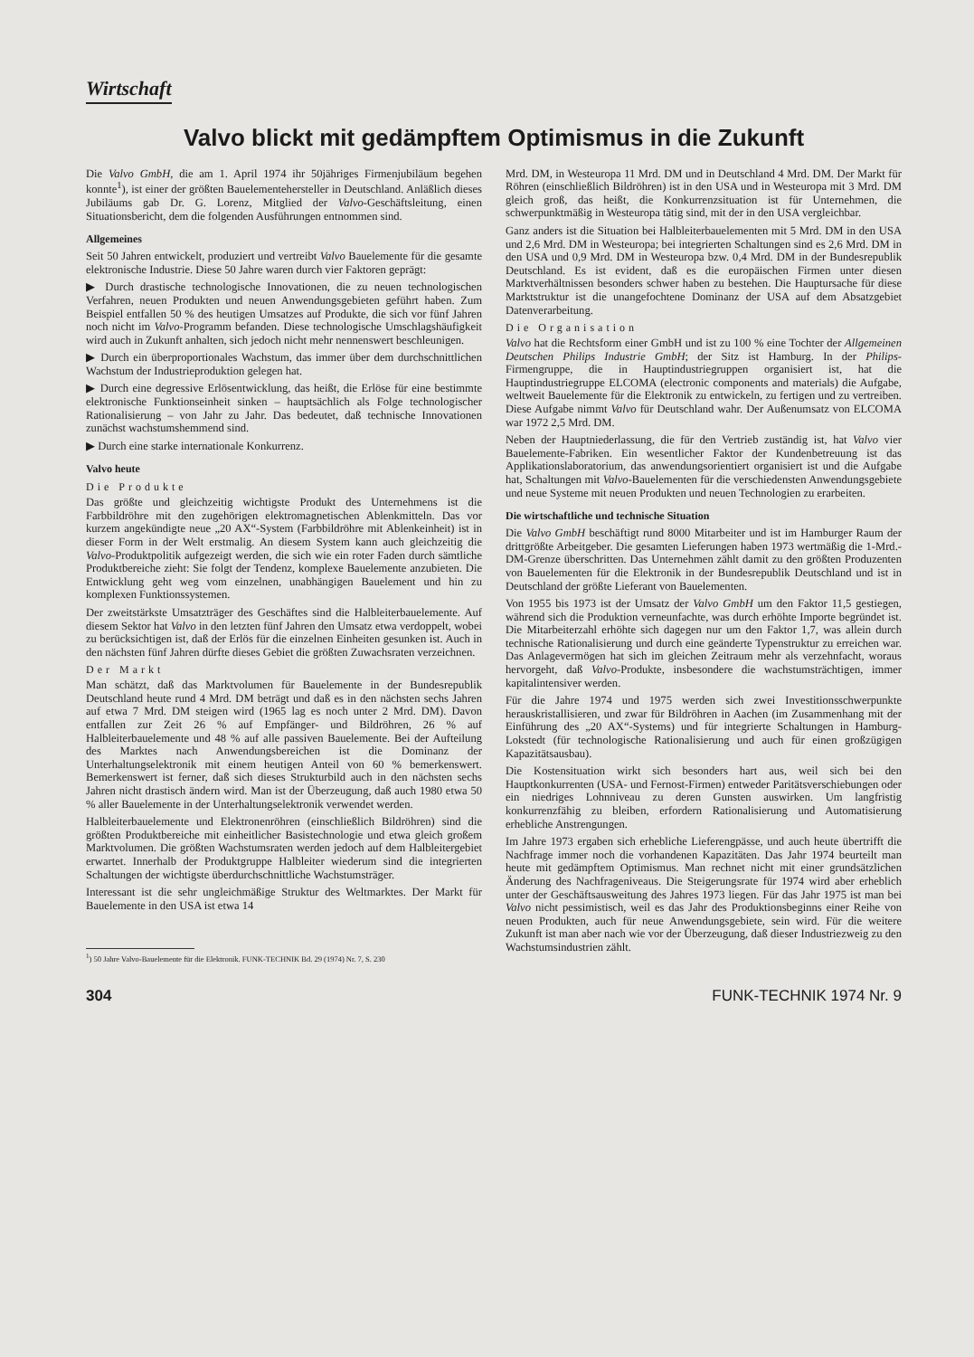Wirtschaft
Valvo blickt mit gedämpftem Optimismus in die Zukunft
Die Valvo GmbH, die am 1. April 1974 ihr 50jähriges Firmenjubiläum begehen konnte<sup>1</sup>), ist einer der größten Bauelementehersteller in Deutschland. Anläßlich dieses Jubiläums gab Dr. G. Lorenz, Mitglied der Valvo-Geschäftsleitung, einen Situationsbericht, dem die folgenden Ausführungen entnommen sind.
Allgemeines
Seit 50 Jahren entwickelt, produziert und vertreibt Valvo Bauelemente für die gesamte elektronische Industrie. Diese 50 Jahre waren durch vier Faktoren geprägt:
▶ Durch drastische technologische Innovationen, die zu neuen technologischen Verfahren, neuen Produkten und neuen Anwendungsgebieten geführt haben. Zum Beispiel entfallen 50 % des heutigen Umsatzes auf Produkte, die sich vor fünf Jahren noch nicht im Valvo-Programm befanden. Diese technologische Umschlagshäufigkeit wird auch in Zukunft anhalten, sich jedoch nicht mehr nennenswert beschleunigen.
▶ Durch ein überproportionales Wachstum, das immer über dem durchschnittlichen Wachstum der Industrieproduktion gelegen hat.
▶ Durch eine degressive Erlösentwicklung, das heißt, die Erlöse für eine bestimmte elektronische Funktionseinheit sinken – hauptsächlich als Folge technologischer Rationalisierung – von Jahr zu Jahr. Das bedeutet, daß technische Innovationen zunächst wachstumshemmend sind.
▶ Durch eine starke internationale Konkurrenz.
Valvo heute
Die Produkte
Das größte und gleichzeitig wichtigste Produkt des Unternehmens ist die Farbbildröhre mit den zugehörigen elektromagnetischen Ablenkmitteln. Das vor kurzem angekündigte neue „20 AX“-System (Farbbildröhre mit Ablenkeinheit) ist in dieser Form in der Welt erstmalig. An diesem System kann auch gleichzeitig die Valvo-Produktpolitik aufgezeigt werden, die sich wie ein roter Faden durch sämtliche Produktbereiche zieht: Sie folgt der Tendenz, komplexe Bauelemente anzubieten. Die Entwicklung geht weg vom einzelnen, unabhängigen Bauelement und hin zu komplexen Funktionssystemen.
Der zweitstärkste Umsatzträger des Geschäftes sind die Halbleiterbauelemente. Auf diesem Sektor hat Valvo in den letzten fünf Jahren den Umsatz etwa verdoppelt, wobei zu berücksichtigen ist, daß der Erlös für die einzelnen Einheiten gesunken ist. Auch in den nächsten fünf Jahren dürfte dieses Gebiet die größten Zuwachsraten verzeichnen.
Der Markt
Man schätzt, daß das Marktvolumen für Bauelemente in der Bundesrepublik Deutschland heute rund 4 Mrd. DM beträgt und daß es in den nächsten sechs Jahren auf etwa 7 Mrd. DM steigen wird (1965 lag es noch unter 2 Mrd. DM). Davon entfallen zur Zeit 26 % auf Empfänger- und Bildröhren, 26 % auf Halbleiterbauelemente und 48 % auf alle passiven Bauelemente. Bei der Aufteilung des Marktes nach Anwendungsbereichen ist die Dominanz der Unterhaltungselektronik mit einem heutigen Anteil von 60 % bemerkenswert. Bemerkenswert ist ferner, daß sich dieses Strukturbild auch in den nächsten sechs Jahren nicht drastisch ändern wird. Man ist der Überzeugung, daß auch 1980 etwa 50 % aller Bauelemente in der Unterhaltungselektronik verwendet werden.
Halbleiterbauelemente und Elektronenröhren (einschließlich Bildröhren) sind die größten Produktbereiche mit einheitlicher Basistechnologie und etwa gleich großem Marktvolumen. Die größten Wachstumsraten werden jedoch auf dem Halbleitergebiet erwartet. Innerhalb der Produktgruppe Halbleiter wiederum sind die integrierten Schaltungen der wichtigste überdurchschnittliche Wachstumsträger.
Interessant ist die sehr ungleichmäßige Struktur des Weltmarktes. Der Markt für Bauelemente in den USA ist etwa 14
<sup>1</sup>) 50 Jahre Valvo-Bauelemente für die Elektronik. FUNK-TECHNIK Bd. 29 (1974) Nr. 7, S. 230
Mrd. DM, in Westeuropa 11 Mrd. DM und in Deutschland 4 Mrd. DM. Der Markt für Röhren (einschließlich Bildröhren) ist in den USA und in Westeuropa mit 3 Mrd. DM gleich groß, das heißt, die Konkurrenzsituation ist für Unternehmen, die schwerpunktmäßig in Westeuropa tätig sind, mit der in den USA vergleichbar.
Ganz anders ist die Situation bei Halbleiterbauelementen mit 5 Mrd. DM in den USA und 2,6 Mrd. DM in Westeuropa; bei integrierten Schaltungen sind es 2,6 Mrd. DM in den USA und 0,9 Mrd. DM in Westeuropa bzw. 0,4 Mrd. DM in der Bundesrepublik Deutschland. Es ist evident, daß es die europäischen Firmen unter diesen Marktverhältnissen besonders schwer haben zu bestehen. Die Hauptursache für diese Marktstruktur ist die unangefochtene Dominanz der USA auf dem Absatzgebiet Datenverarbeitung.
Die Organisation
Valvo hat die Rechtsform einer GmbH und ist zu 100 % eine Tochter der Allgemeinen Deutschen Philips Industrie GmbH; der Sitz ist Hamburg. In der Philips-Firmengruppe, die in Hauptindustriegruppen organisiert ist, hat die Hauptindustriegruppe ELCOMA (electronic components and materials) die Aufgabe, weltweit Bauelemente für die Elektronik zu entwickeln, zu fertigen und zu vertreiben. Diese Aufgabe nimmt Valvo für Deutschland wahr. Der Außenumsatz von ELCOMA war 1972 2,5 Mrd. DM.
Neben der Hauptniederlassung, die für den Vertrieb zuständig ist, hat Valvo vier Bauelemente-Fabriken. Ein wesentlicher Faktor der Kundenbetreuung ist das Applikationslaboratorium, das anwendungsorientiert organisiert ist und die Aufgabe hat, Schaltungen mit Valvo-Bauelementen für die verschiedensten Anwendungsgebiete und neue Systeme mit neuen Produkten und neuen Technologien zu erarbeiten.
Die wirtschaftliche und technische Situation
Die Valvo GmbH beschäftigt rund 8000 Mitarbeiter und ist im Hamburger Raum der drittgrößte Arbeitgeber. Die gesamten Lieferungen haben 1973 wertmäßig die 1-Mrd.-DM-Grenze überschritten. Das Unternehmen zählt damit zu den größten Produzenten von Bauelementen für die Elektronik in der Bundesrepublik Deutschland und ist in Deutschland der größte Lieferant von Bauelementen.
Von 1955 bis 1973 ist der Umsatz der Valvo GmbH um den Faktor 11,5 gestiegen, während sich die Produktion verneunfachte, was durch erhöhte Importe begründet ist. Die Mitarbeiterzahl erhöhte sich dagegen nur um den Faktor 1,7, was allein durch technische Rationalisierung und durch eine geänderte Typenstruktur zu erreichen war. Das Anlagevermögen hat sich im gleichen Zeitraum mehr als verzehnfacht, woraus hervorgeht, daß Valvo-Produkte, insbesondere die wachstumsträchtigen, immer kapitalintensiver werden.
Für die Jahre 1974 und 1975 werden sich zwei Investitionsschwerpunkte herauskristallisieren, und zwar für Bildröhren in Aachen (im Zusammenhang mit der Einführung des „20 AX“-Systems) und für integrierte Schaltungen in Hamburg-Lokstedt (für technologische Rationalisierung und auch für einen großzügigen Kapazitätsausbau).
Die Kostensituation wirkt sich besonders hart aus, weil sich bei den Hauptkonkurrenten (USA- und Fernost-Firmen) entweder Paritätsverschiebungen oder ein niedriges Lohnniveau zu deren Gunsten auswirken. Um langfristig konkurrenzfähig zu bleiben, erfordern Rationalisierung und Automatisierung erhebliche Anstrengungen.
Im Jahre 1973 ergaben sich erhebliche Lieferengpässe, und auch heute übertrifft die Nachfrage immer noch die vorhandenen Kapazitäten. Das Jahr 1974 beurteilt man heute mit gedämpftem Optimismus. Man rechnet nicht mit einer grundsätzlichen Änderung des Nachfrageniveaus. Die Steigerungsrate für 1974 wird aber erheblich unter der Geschäftsausweitung des Jahres 1973 liegen. Für das Jahr 1975 ist man bei Valvo nicht pessimistisch, weil es das Jahr des Produktionsbeginns einer Reihe von neuen Produkten, auch für neue Anwendungsgebiete, sein wird. Für die weitere Zukunft ist man aber nach wie vor der Überzeugung, daß dieser Industriezweig zu den Wachstumsindustrien zählt.
304 FUNK-TECHNIK 1974 Nr. 9